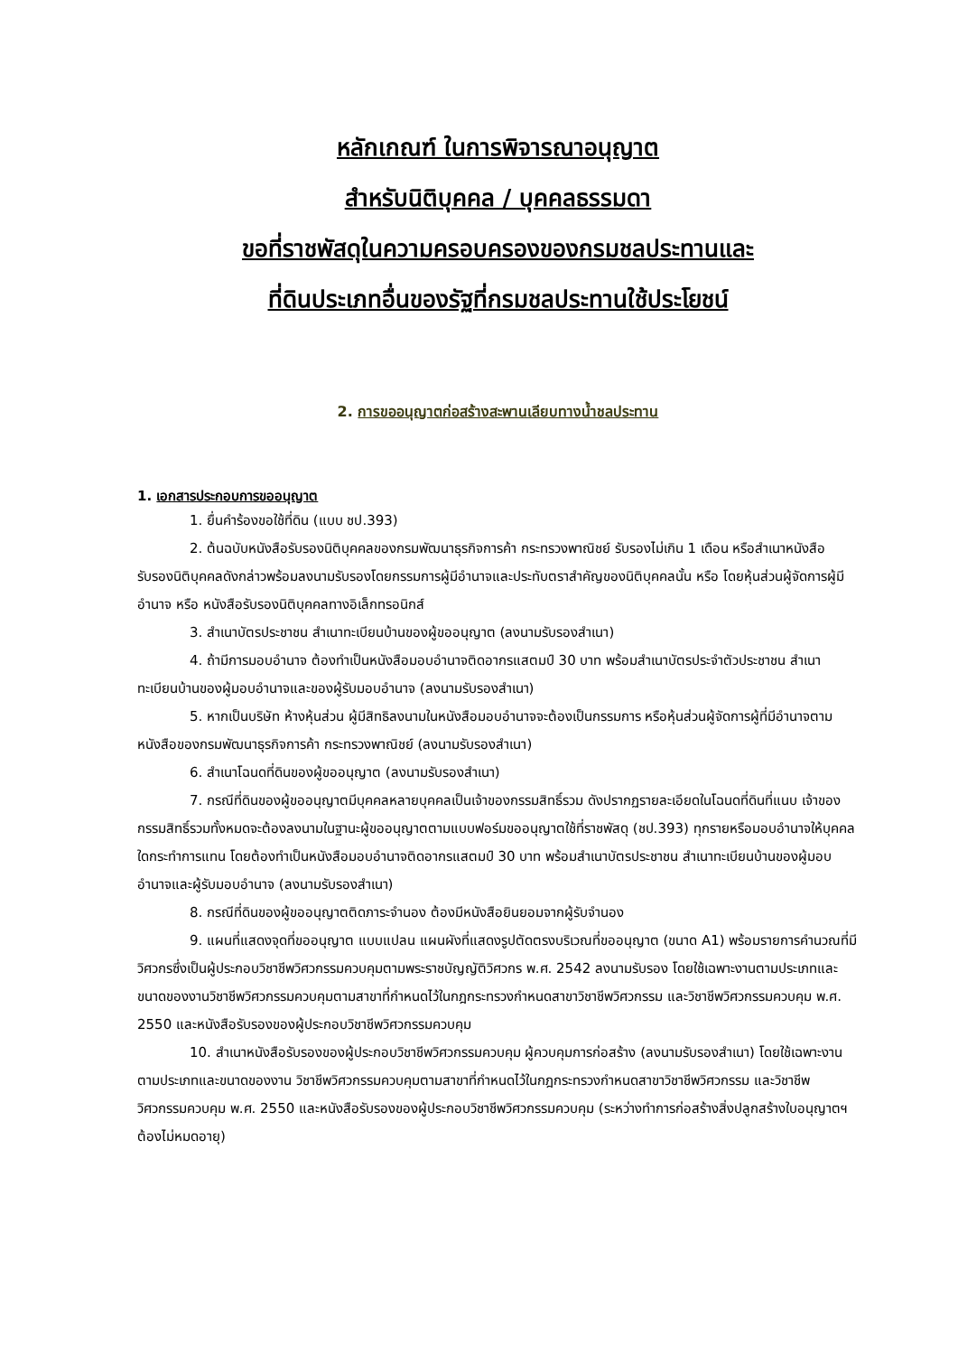หลักเกณฑ์ ในการพิจารณาอนุญาต
สำหรับนิติบุคคล / บุคคลธรรมดา
ขอที่ราชพัสดุในความครอบครองของกรมชลประทานและ
ที่ดินประเภทอื่นของรัฐที่กรมชลประทานใช้ประโยชน์
2. การขออนุญาตก่อสร้างสะพานเลียบทางน้ำชลประทาน
1. เอกสารประกอบการขออนุญาต
1. ยื่นคำร้องขอใช้ที่ดิน (แบบ ชป.393)
2. ต้นฉบับหนังสือรับรองนิติบุคคลของกรมพัฒนาธุรกิจการค้า กระทรวงพาณิชย์ รับรองไม่เกิน 1 เดือน หรือสำเนาหนังสือรับรองนิติบุคคลดังกล่าวพร้อมลงนามรับรองโดยกรรมการผู้มีอำนาจและประทับตราสำคัญของนิติบุคคลนั้น หรือ โดยหุ้นส่วนผู้จัดการผู้มีอำนาจ หรือ หนังสือรับรองนิติบุคคลทางอิเล็กทรอนิกส์
3. สำเนาบัตรประชาชน สำเนาทะเบียนบ้านของผู้ขออนุญาต (ลงนามรับรองสำเนา)
4. ถ้ามีการมอบอำนาจ ต้องทำเป็นหนังสือมอบอำนาจติดอากรแสตมป์ 30 บาท พร้อมสำเนาบัตรประจำตัวประชาชน สำเนาทะเบียนบ้านของผู้มอบอำนาจและของผู้รับมอบอำนาจ (ลงนามรับรองสำเนา)
5. หากเป็นบริษัท ห้างหุ้นส่วน ผู้มีสิทธิลงนามในหนังสือมอบอำนาจจะต้องเป็นกรรมการ หรือหุ้นส่วนผู้จัดการผู้ที่มีอำนาจตามหนังสือของกรมพัฒนาธุรกิจการค้า กระทรวงพาณิชย์ (ลงนามรับรองสำเนา)
6. สำเนาโฉนดที่ดินของผู้ขออนุญาต (ลงนามรับรองสำเนา)
7. กรณีที่ดินของผู้ขออนุญาตมีบุคคลหลายบุคคลเป็นเจ้าของกรรมสิทธิ์รวม ดังปรากฏรายละเอียดในโฉนดที่ดินที่แนบ เจ้าของกรรมสิทธิ์รวมทั้งหมดจะต้องลงนามในฐานะผู้ขออนุญาตตามแบบฟอร์มขออนุญาตใช้ที่ราชพัสดุ (ชป.393) ทุกรายหรือมอบอำนาจให้บุคคลใดกระทำการแทน โดยต้องทำเป็นหนังสือมอบอำนาจติดอากรแสตมป์ 30 บาท พร้อมสำเนาบัตรประชาชน สำเนาทะเบียนบ้านของผู้มอบอำนาจและผู้รับมอบอำนาจ (ลงนามรับรองสำเนา)
8. กรณีที่ดินของผู้ขออนุญาตติดภาระจำนอง ต้องมีหนังสือยินยอมจากผู้รับจำนอง
9. แผนที่แสดงจุดที่ขออนุญาต แบบแปลน แผนผังที่แสดงรูปตัดตรงบริเวณที่ขออนุญาต (ขนาด A1) พร้อมรายการคำนวณที่มีวิศวกรซึ่งเป็นผู้ประกอบวิชาชีพวิศวกรรมควบคุมตามพระราชบัญญัติวิศวกร พ.ศ. 2542 ลงนามรับรอง โดยใช้เฉพาะงานตามประเภทและขนาดของงานวิชาชีพวิศวกรรมควบคุมตามสาขาที่กำหนดไว้ในกฎกระทรวงกำหนดสาขาวิชาชีพวิศวกรรม และวิชาชีพวิศวกรรมควบคุม พ.ศ. 2550 และหนังสือรับรองของผู้ประกอบวิชาชีพวิศวกรรมควบคุม
10. สำเนาหนังสือรับรองของผู้ประกอบวิชาชีพวิศวกรรมควบคุม ผู้ควบคุมการก่อสร้าง (ลงนามรับรองสำเนา) โดยใช้เฉพาะงานตามประเภทและขนาดของงาน วิชาชีพวิศวกรรมควบคุมตามสาขาที่กำหนดไว้ในกฎกระทรวงกำหนดสาขาวิชาชีพวิศวกรรม และวิชาชีพวิศวกรรมควบคุม พ.ศ. 2550 และหนังสือรับรองของผู้ประกอบวิชาชีพวิศวกรรมควบคุม (ระหว่างทำการก่อสร้างสิ่งปลูกสร้างใบอนุญาตฯ ต้องไม่หมดอายุ)